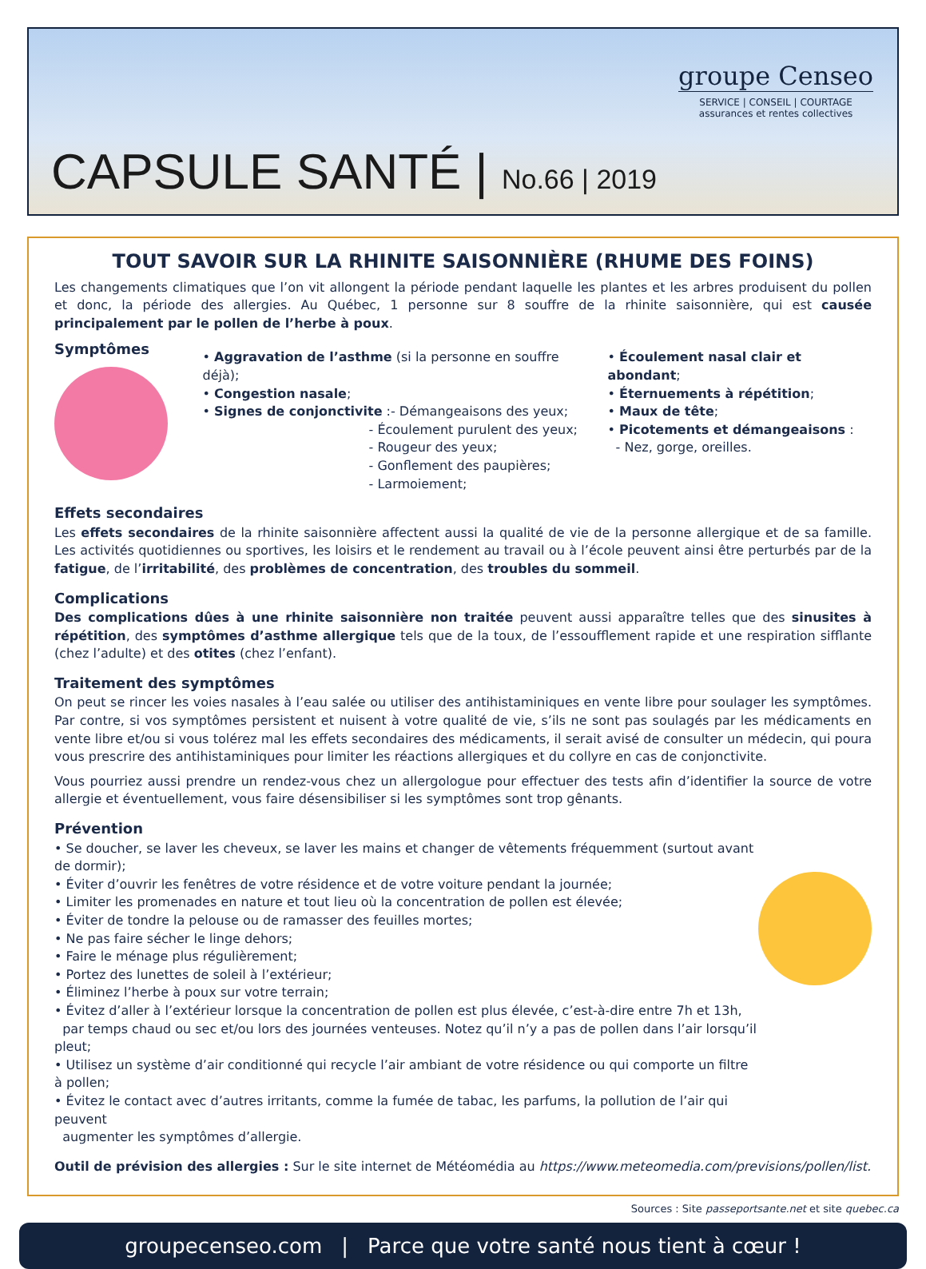CAPSULE SANTÉ | No.66 | 2019
groupe Censeo
SERVICE | CONSEIL | COURTAGE
assurances et rentes collectives
TOUT SAVOIR SUR LA RHINITE SAISONNIÈRE (RHUME DES FOINS)
Les changements climatiques que l’on vit allongent la période pendant laquelle les plantes et les arbres produisent du pollen et donc, la période des allergies. Au Québec, 1 personne sur 8 souffre de la rhinite saisonnière, qui est causée principalement par le pollen de l’herbe à poux.
Symptômes
• Aggravation de l’asthme (si la personne en souffre déjà);
• Congestion nasale;
• Signes de conjonctivite :- Démangeaisons des yeux;
- Écoulement purulent des yeux;
- Rougeur des yeux;
- Gonflement des paupières;
- Larmoiement;
• Écoulement nasal clair et abondant;
• Éternuements à répétition;
• Maux de tête;
• Picotements et démangeaisons :
- Nez, gorge, oreilles.
Effets secondaires
Les effets secondaires de la rhinite saisonnière affectent aussi la qualité de vie de la personne allergique et de sa famille. Les activités quotidiennes ou sportives, les loisirs et le rendement au travail ou à l’école peuvent ainsi être perturbés par de la fatigue, de l’irritabilité, des problèmes de concentration, des troubles du sommeil.
Complications
Des complications dûes à une rhinite saisonnière non traitée peuvent aussi apparaître telles que des sinusites à répétition, des symptômes d’asthme allergique tels que de la toux, de l’essoufflement rapide et une respiration sifflante (chez l’adulte) et des otites (chez l’enfant).
Traitement des symptômes
On peut se rincer les voies nasales à l’eau salée ou utiliser des antihistaminiques en vente libre pour soulager les symptômes. Par contre, si vos symptômes persistent et nuisent à votre qualité de vie, s’ils ne sont pas soulagés par les médicaments en vente libre et/ou si vous tolérez mal les effets secondaires des médicaments, il serait avisé de consulter un médecin, qui poura vous prescrire des antihistaminiques pour limiter les réactions allergiques et du collyre en cas de conjonctivite.
Vous pourriez aussi prendre un rendez-vous chez un allergologue pour effectuer des tests afin d’identifier la source de votre allergie et éventuellement, vous faire désensibiliser si les symptômes sont trop gênants.
Prévention
• Se doucher, se laver les cheveux, se laver les mains et changer de vêtements fréquemment (surtout avant de dormir);
• Éviter d’ouvrir les fenêtres de votre résidence et de votre voiture pendant la journée;
• Limiter les promenades en nature et tout lieu où la concentration de pollen est élevée;
• Éviter de tondre la pelouse ou de ramasser des feuilles mortes;
• Ne pas faire sécher le linge dehors;
• Faire le ménage plus régulièrement;
• Portez des lunettes de soleil à l’extérieur;
• Éliminez l’herbe à poux sur votre terrain;
• Évitez d’aller à l’extérieur lorsque la concentration de pollen est plus élevée, c’est-à-dire entre 7h et 13h,
par temps chaud ou sec et/ou lors des journées venteuses. Notez qu’il n’y a pas de pollen dans l’air lorsqu’il pleut;
• Utilisez un système d’air conditionné qui recycle l’air ambiant de votre résidence ou qui comporte un filtre à pollen;
• Évitez le contact avec d’autres irritants, comme la fumée de tabac, les parfums, la pollution de l’air qui peuvent
augmenter les symptômes d’allergie.
Outil de prévision des allergies : Sur le site internet de Météomédia au https://www.meteomedia.com/previsions/pollen/list.
Sources : Site passeportsante.net et site quebec.ca
groupecenseo.com | Parce que votre santé nous tient à cœur !